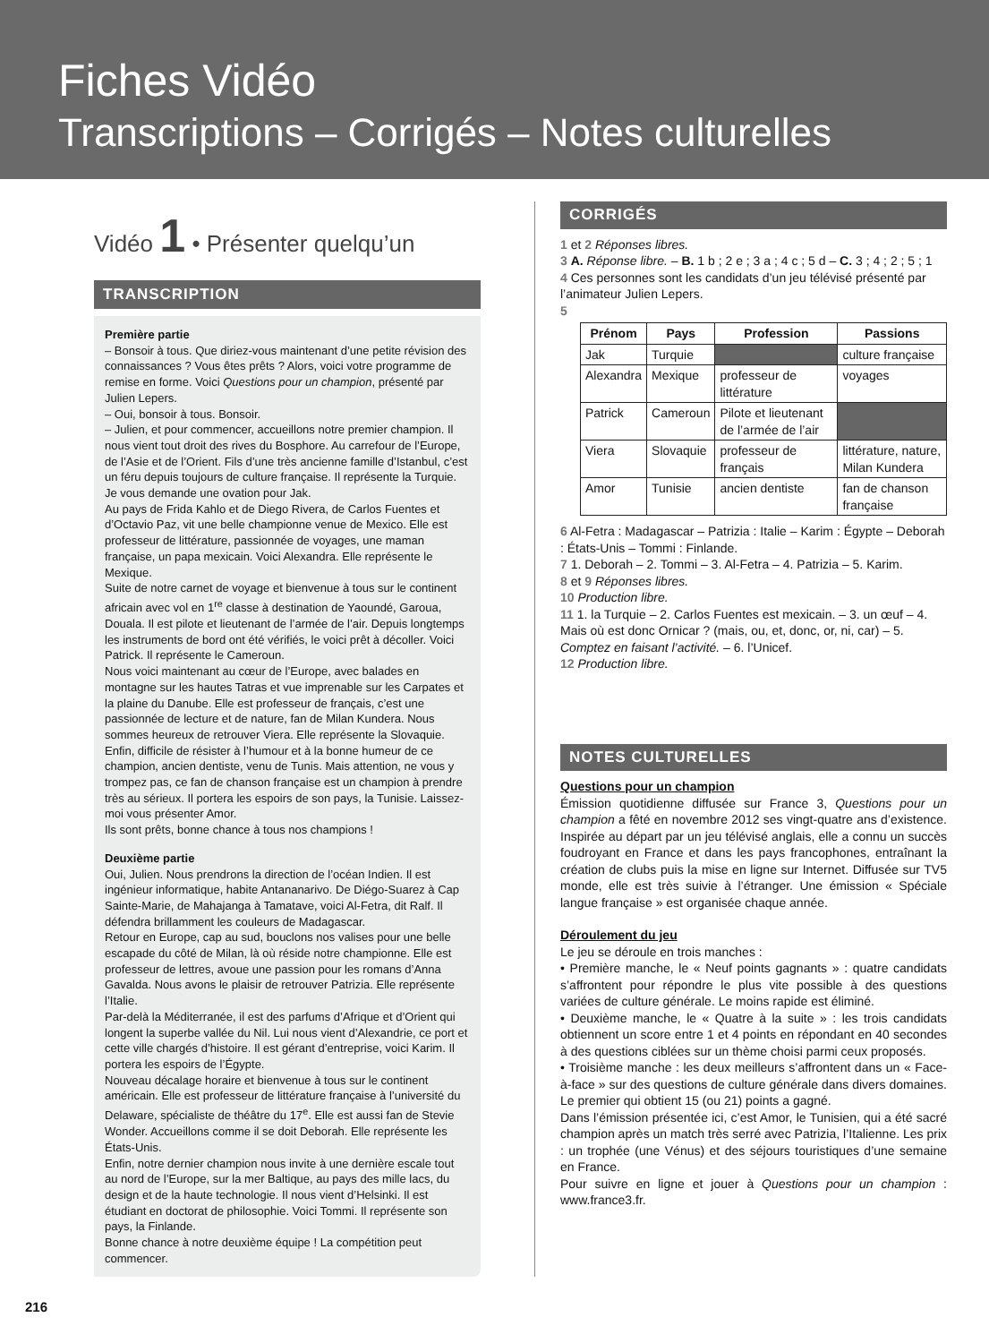Fiches Vidéo
Transcriptions – Corrigés – Notes culturelles
Vidéo 1 • Présenter quelqu’un
TRANSCRIPTION
Première partie
– Bonsoir à tous. Que diriez-vous maintenant d’une petite révision des connaissances ? Vous êtes prêts ? Alors, voici votre programme de remise en forme. Voici Questions pour un champion, présenté par Julien Lepers.
– Oui, bonsoir à tous. Bonsoir.
– Julien, et pour commencer, accueillons notre premier champion. Il nous vient tout droit des rives du Bosphore. Au carrefour de l’Europe, de l’Asie et de l’Orient. Fils d’une très ancienne famille d’Istanbul, c’est un féru depuis toujours de culture française. Il représente la Turquie. Je vous demande une ovation pour Jak.
Au pays de Frida Kahlo et de Diego Rivera, de Carlos Fuentes et d’Octavio Paz, vit une belle championne venue de Mexico. Elle est professeur de littérature, passionnée de voyages, une maman française, un papa mexicain. Voici Alexandra. Elle représente le Mexique.
Suite de notre carnet de voyage et bienvenue à tous sur le continent africain avec vol en 1<sup>re</sup> classe à destination de Yaoundé, Garoua, Douala. Il est pilote et lieutenant de l’armée de l’air. Depuis longtemps les instruments de bord ont été vérifiés, le voici prêt à décoller. Voici Patrick. Il représente le Cameroun.
Nous voici maintenant au cœur de l’Europe, avec balades en montagne sur les hautes Tatras et vue imprenable sur les Carpates et la plaine du Danube. Elle est professeur de français, c’est une passionnée de lecture et de nature, fan de Milan Kundera. Nous sommes heureux de retrouver Viera. Elle représente la Slovaquie.
Enfin, difficile de résister à l’humour et à la bonne humeur de ce champion, ancien dentiste, venu de Tunis. Mais attention, ne vous y trompez pas, ce fan de chanson française est un champion à prendre très au sérieux. Il portera les espoirs de son pays, la Tunisie. Laissez-moi vous présenter Amor.
Ils sont prêts, bonne chance à tous nos champions !
Deuxième partie
Oui, Julien. Nous prendrons la direction de l’océan Indien. Il est ingénieur informatique, habite Antananarivo. De Diégo-Suarez à Cap Sainte-Marie, de Mahajanga à Tamatave, voici Al-Fetra, dit Ralf. Il défendra brillamment les couleurs de Madagascar.
Retour en Europe, cap au sud, bouclons nos valises pour une belle escapade du côté de Milan, là où réside notre championne. Elle est professeur de lettres, avoue une passion pour les romans d’Anna Gavalda. Nous avons le plaisir de retrouver Patrizia. Elle représente l’Italie.
Par-delà la Méditerranée, il est des parfums d’Afrique et d’Orient qui longent la superbe vallée du Nil. Lui nous vient d’Alexandrie, ce port et cette ville chargés d’histoire. Il est gérant d’entreprise, voici Karim. Il portera les espoirs de l’Égypte.
Nouveau décalage horaire et bienvenue à tous sur le continent américain. Elle est professeur de littérature française à l’université du Delaware, spécialiste de théâtre du 17<sup>e</sup>. Elle est aussi fan de Stevie Wonder. Accueillons comme il se doit Deborah. Elle représente les États-Unis.
Enfin, notre dernier champion nous invite à une dernière escale tout au nord de l’Europe, sur la mer Baltique, au pays des mille lacs, du design et de la haute technologie. Il nous vient d’Helsinki. Il est étudiant en doctorat de philosophie. Voici Tommi. Il représente son pays, la Finlande.
Bonne chance à notre deuxième équipe ! La compétition peut commencer.
CORRIGÉS
1 et 2 Réponses libres.
3 A. Réponse libre. – B. 1 b ; 2 e ; 3 a ; 4 c ; 5 d – C. 3 ; 4 ; 2 ; 5 ; 1
4 Ces personnes sont les candidats d’un jeu télévisé présenté par l’animateur Julien Lepers.
5
| Prénom | Pays | Profession | Passions |
| --- | --- | --- | --- |
| Jak | Turquie | | culture française |
| Alexandra | Mexique | professeur de littérature | voyages |
| Patrick | Cameroun | Pilote et lieutenant de l’armée de l’air | |
| Viera | Slovaquie | professeur de français | littérature, nature, Milan Kundera |
| Amor | Tunisie | ancien dentiste | fan de chanson française |
6 Al-Fetra : Madagascar – Patrizia : Italie – Karim : Égypte – Deborah : États-Unis – Tommi : Finlande.
7 1. Deborah – 2. Tommi – 3. Al-Fetra – 4. Patrizia – 5. Karim.
8 et 9 Réponses libres.
10 Production libre.
11 1. la Turquie – 2. Carlos Fuentes est mexicain. – 3. un œuf – 4. Mais où est donc Ornicar ? (mais, ou, et, donc, or, ni, car) – 5. Comptez en faisant l’activité. – 6. l’Unicef.
12 Production libre.
NOTES CULTURELLES
Questions pour un champion
Émission quotidienne diffusée sur France 3, Questions pour un champion a fêté en novembre 2012 ses vingt-quatre ans d’existence. Inspirée au départ par un jeu télévisé anglais, elle a connu un succès foudroyant en France et dans les pays francophones, entraînant la création de clubs puis la mise en ligne sur Internet. Diffusée sur TV5 monde, elle est très suivie à l’étranger. Une émission « Spéciale langue française » est organisée chaque année.
Déroulement du jeu
Le jeu se déroule en trois manches :
• Première manche, le « Neuf points gagnants » : quatre candidats s’affrontent pour répondre le plus vite possible à des questions variées de culture générale. Le moins rapide est éliminé.
• Deuxième manche, le « Quatre à la suite » : les trois candidats obtiennent un score entre 1 et 4 points en répondant en 40 secondes à des questions ciblées sur un thème choisi parmi ceux proposés.
• Troisième manche : les deux meilleurs s’affrontent dans un « Face-à-face » sur des questions de culture générale dans divers domaines. Le premier qui obtient 15 (ou 21) points a gagné.
Dans l’émission présentée ici, c’est Amor, le Tunisien, qui a été sacré champion après un match très serré avec Patrizia, l’Italienne. Les prix : un trophée (une Vénus) et des séjours touristiques d’une semaine en France.
Pour suivre en ligne et jouer à Questions pour un champion : www.france3.fr.
216